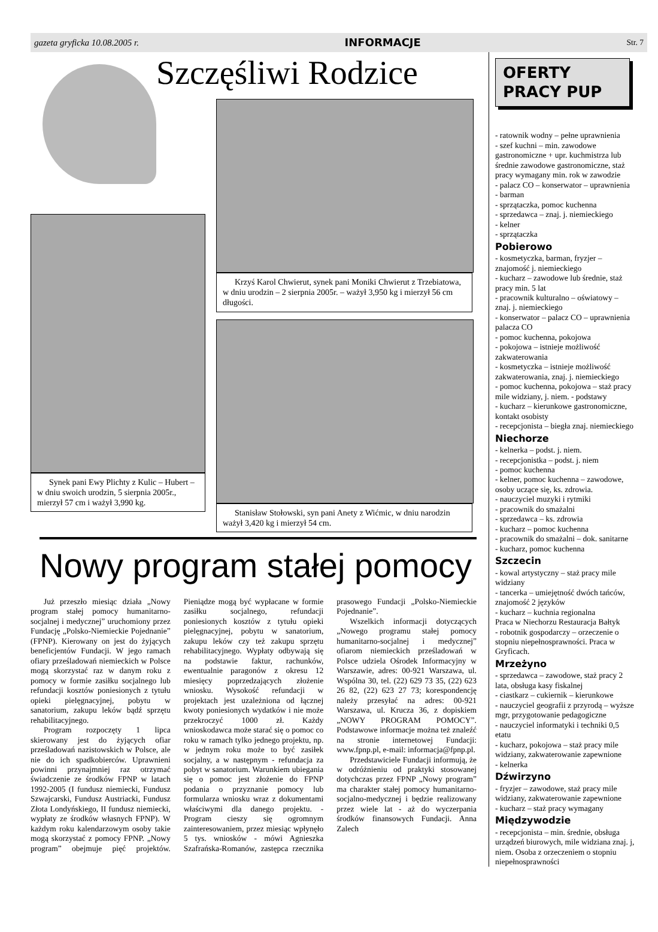gazeta gryficka 10.08.2005 r. INFORMACJE Str. 7
Synek pani Ewy Plichty z Kulic – Hubert – w dniu swoich urodzin, 5 sierpnia 2005r., mierzył 57 cm i ważył 3,990 kg.
Szczęśliwi Rodzice
Krzyś Karol Chwierut, synek pani Moniki Chwierut z Trzebiatowa, w dniu urodzin – 2 sierpnia 2005r. – ważył 3,950 kg i mierzył 56 cm długości.
Stanisław Stołowski, syn pani Anety z Wićmic, w dniu narodzin ważył 3,420 kg i mierzył 54 cm.
Nowy program stałej pomocy
Już przeszło miesiąc działa „Nowy program stałej pomocy humanitarno-socjalnej i medycznej” uruchomiony przez Fundację „Polsko-Niemieckie Pojednanie” (FPNP). Kierowany on jest do żyjących beneficjentów Fundacji. W jego ramach ofiary prześladowań niemieckich w Polsce mogą skorzystać raz w danym roku z pomocy w formie zasiłku socjalnego lub refundacji kosztów poniesionych z tytułu opieki pielęgnacyjnej, pobytu w sanatorium, zakupu leków bądź sprzętu rehabilitacyjnego.
Program rozpoczęty 1 lipca skierowany jest do żyjących ofiar prześladowań nazistowskich w Polsce, ale nie do ich spadkobierców. Uprawnieni powinni przynajmniej raz otrzymać świadczenie ze środków FPNP w latach 1992-2005 (I fundusz niemiecki, Fundusz Szwajcarski, Fundusz Austriacki, Fundusz Złota Londyńskiego, II fundusz niemiecki, wypłaty ze środków własnych FPNP). W każdym roku kalendarzowym osoby takie mogą skorzystać z pomocy FPNP. „Nowy program” obejmuje pięć projektów. Pieniądze mogą być wypłacane w formie zasiłku socjalnego, refundacji poniesionych kosztów z tytułu opieki pielęgnacyjnej, pobytu w sanatorium, zakupu leków czy też zakupu sprzętu rehabilitacyjnego. Wypłaty odbywają się na podstawie faktur, rachunków, ewentualnie paragonów z okresu 12 miesięcy poprzedzających złożenie wniosku. Wysokość refundacji w projektach jest uzależniona od łącznej kwoty poniesionych wydatków i nie może przekroczyć 1000 zł. Każdy wnioskodawca może starać się o pomoc co roku w ramach tylko jednego projektu, np. w jednym roku może to być zasiłek socjalny, a w następnym - refundacja za pobyt w sanatorium. Warunkiem ubiegania się o pomoc jest złożenie do FPNP podania o przyznanie pomocy lub formularza wniosku wraz z dokumentami właściwymi dla danego projektu. - Program cieszy się ogromnym zainteresowaniem, przez miesiąc wpłynęło 5 tys. wniosków - mówi Agnieszka Szafrańska-Romanów, zastępca rzecznika prasowego Fundacji „Polsko-Niemieckie Pojednanie”.
Wszelkich informacji dotyczących „Nowego programu stałej pomocy humanitarno-socjalnej i medycznej” ofiarom niemieckich prześladowań w Polsce udziela Ośrodek Informacyjny w Warszawie, adres: 00-921 Warszawa, ul. Wspólna 30, tel. (22) 629 73 35, (22) 623 26 82, (22) 623 27 73; korespondencję należy przesyłać na adres: 00-921 Warszawa, ul. Krucza 36, z dopiskiem „NOWY PROGRAM POMOCY”. Podstawowe informacje można też znaleźć na stronie internetowej Fundacji: www.fpnp.pl, e-mail: informacja@fpnp.pl.
Przedstawiciele Fundacji informują, że w odróżnieniu od praktyki stosowanej dotychczas przez FPNP „Nowy program” ma charakter stałej pomocy humanitarno-socjalno-medycznej i będzie realizowany przez wiele lat - aż do wyczerpania środków finansowych Fundacji. Anna Zalech
OFERTY
PRACY PUP
- ratownik wodny – pełne uprawnienia
- szef kuchni – min. zawodowe gastronomiczne + upr. kuchmistrza lub średnie zawodowe gastronomiczne, staż pracy wymagany min. rok w zawodzie
- palacz CO – konserwator – uprawnienia
- barman
- sprzątaczka, pomoc kuchenna
- sprzedawca – znaj. j. niemieckiego
- kelner
- sprzątaczka
Pobierowo
- kosmetyczka, barman, fryzjer – znajomość j. niemieckiego
- kucharz – zawodowe lub średnie, staż pracy min. 5 lat
- pracownik kulturalno – oświatowy – znaj. j. niemieckiego
- konserwator – palacz CO – uprawnienia palacza CO
- pomoc kuchenna, pokojowa
- pokojowa – istnieje możliwość zakwaterowania
- kosmetyczka – istnieje możliwość zakwaterowania, znaj. j. niemieckiego
- pomoc kuchenna, pokojowa – staż pracy mile widziany, j. niem. - podstawy
- kucharz – kierunkowe gastronomiczne, kontakt osobisty
- recepcjonista – biegła znaj. niemieckiego
Niechorze
- kelnerka – podst. j. niem.
- recepcjonistka – podst. j. niem
- pomoc kuchenna
- kelner, pomoc kuchenna – zawodowe, osoby uczące się, ks. zdrowia.
- nauczyciel muzyki i rytmiki
- pracownik do smażalni
- sprzedawca – ks. zdrowia
- kucharz – pomoc kuchenna
- pracownik do smażalni – dok. sanitarne
- kucharz, pomoc kuchenna
Szczecin
- kowal artystyczny – staż pracy mile widziany
- tancerka – umiejętność dwóch tańców, znajomość 2 języków
- kucharz – kuchnia regionalna
Praca w Niechorzu Restauracja Bałtyk
- robotnik gospodarczy – orzeczenie o stopniu niepełnosprawności. Praca w Gryficach.
Mrzeżyno
- sprzedawca – zawodowe, staż pracy 2 lata, obsługa kasy fiskalnej
- ciastkarz – cukiernik – kierunkowe
- nauczyciel geografii z przyrodą – wyższe mgr, przygotowanie pedagogiczne
- nauczyciel informatyki i techniki 0,5 etatu
- kucharz, pokojowa – staż pracy mile widziany, zakwaterowanie zapewnione
- kelnerka
Dźwirzyno
- fryzjer – zawodowe, staż pracy mile widziany, zakwaterowanie zapewnione
- kucharz – staż pracy wymagany
Międzywodzie
- recepcjonista – min. średnie, obsługa urządzeń biurowych, mile widziana znaj. j, niem. Osoba z orzeczeniem o stopniu niepełnosprawności